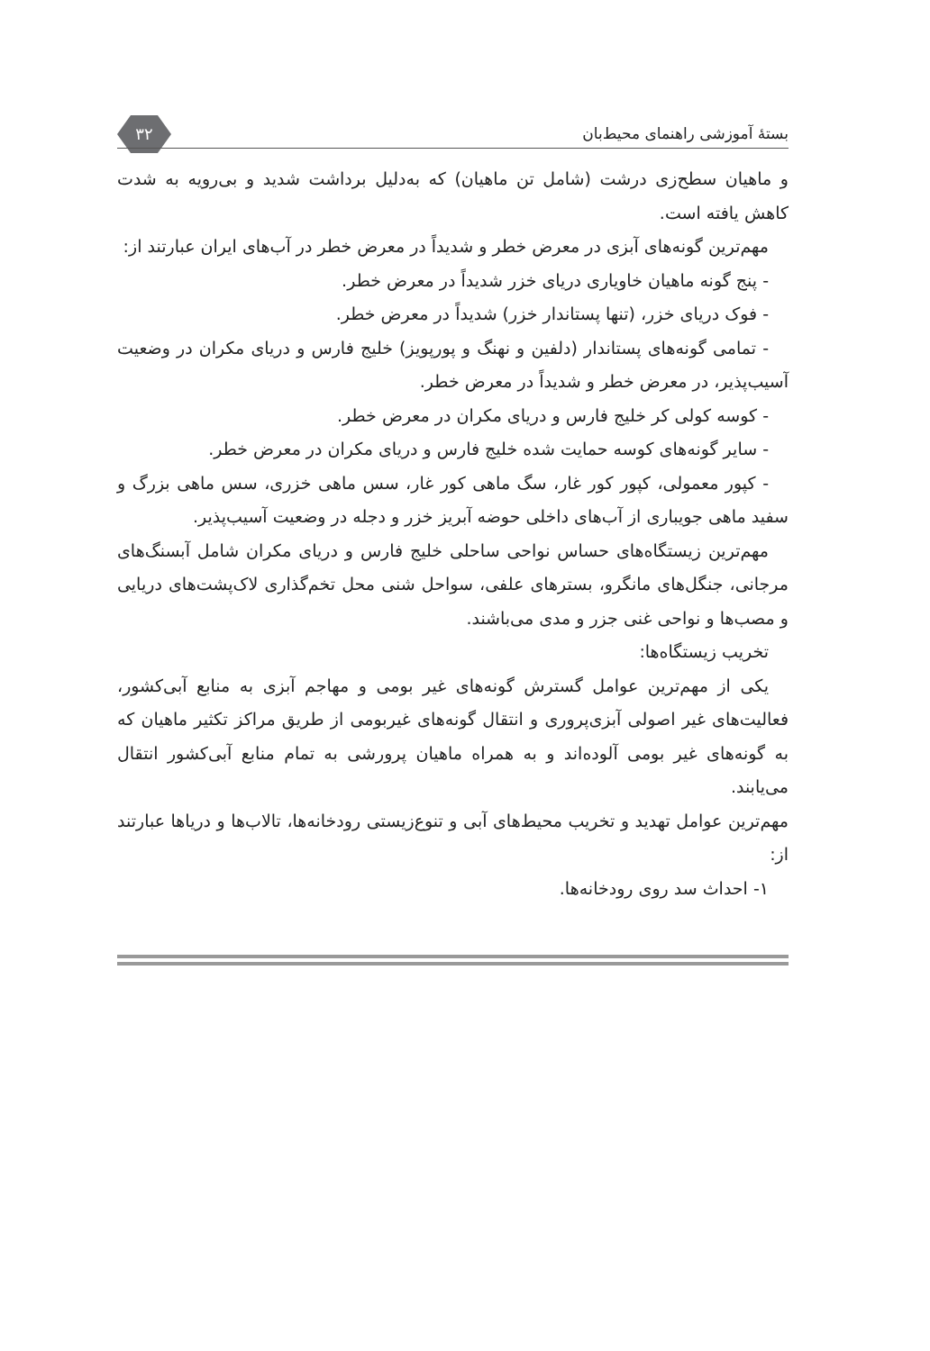بستهٔ آموزشی راهنمای محیط‌بان ۳۲
و ماهیان سطح‌زی درشت (شامل تن ماهیان) که به‌دلیل برداشت شدید و بی‌رویه به شدت کاهش یافته است.
مهم‌ترین گونه‌های آبزی در معرض خطر و شدیداً در معرض خطر در آب‌های ایران عبارتند از:
- پنج گونه ماهیان خاویاری دریای خزر شدیداً در معرض خطر.
- فوک دریای خزر، (تنها پستاندار خزر) شدیداً در معرض خطر.
- تمامی گونه‌های پستاندار (دلفین و نهنگ و پورپویز) خلیج فارس و دریای مکران در وضعیت آسیب‌پذیر، در معرض خطر و شدیداً در معرض خطر.
- کوسه کولی کر خلیج فارس و دریای مکران در معرض خطر.
- سایر گونه‌های کوسه حمایت شده خلیج فارس و دریای مکران در معرض خطر.
- کپور معمولی، کپور کور غار، سگ ماهی کور غار، سس ماهی خزری، سس ماهی بزرگ و سفید ماهی جویباری از آب‌های داخلی حوضه آبریز خزر و دجله در وضعیت آسیب‌پذیر.
مهم‌ترین زیستگاه‌های حساس نواحی ساحلی خلیج فارس و دریای مکران شامل آبسنگ‌های مرجانی، جنگل‌های مانگرو، بسترهای علفی، سواحل شنی محل تخم‌گذاری لاک‌پشت‌های دریایی و مصب‌ها و نواحی غنی جزر و مدی می‌باشند.
تخریب زیستگاه‌ها:
یکی از مهم‌ترین عوامل گسترش گونه‌های غیر بومی و مهاجم آبزی به منابع آبی‌کشور، فعالیت‌های غیر اصولی آبزی‌پروری و انتقال گونه‌های غیربومی از طریق مراکز تکثیر ماهیان که به گونه‌های غیر بومی آلوده‌اند و به همراه ماهیان پرورشی به تمام منابع آبی‌کشور انتقال می‌یابند.
مهم‌ترین عوامل تهدید و تخریب محیط‌های آبی و تنوع‌زیستی رودخانه‌ها، تالاب‌ها و دریاها عبارتند از:
۱- احداث سد روی رودخانه‌ها.